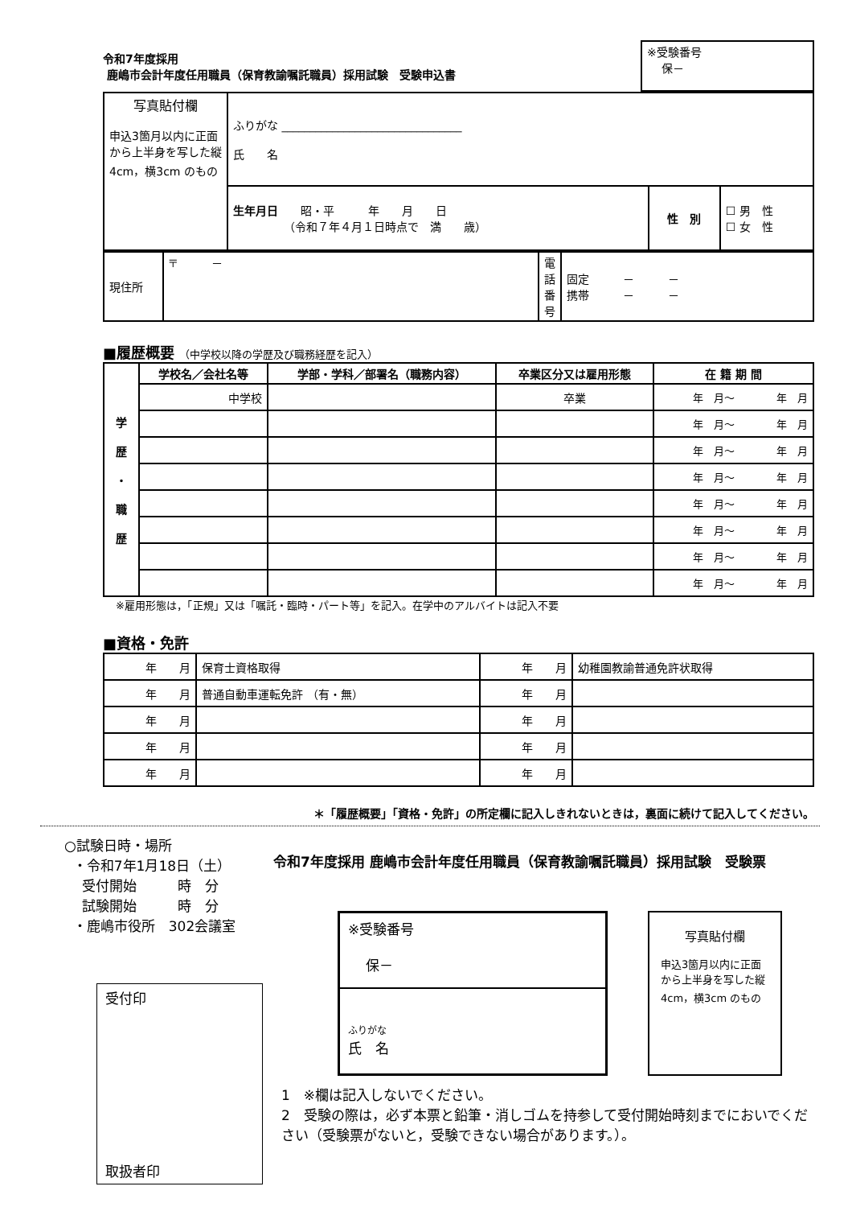令和7年度採用
鹿嶋市会計年度任用職員（保育教諭嘱託職員）採用試験　受験申込書
※受験番号
保－
| 写真貼付欄 申込3箇月以内に正面から上半身を写した縦4cm，横3cm のもの | ふりがな ________________________________ 氏 名 | | |
| | 生年月日 昭・平 年 月 日 （令和７年４月１日時点で 満 歳） | 性 別 | ☐ 男 性 ☐ 女 性 |
| 現住所 | 〒 － | 電話番号 | 固定 － － 携帯 － － |
■履歴概要 （中学校以降の学歴及び職務経歴を記入）
| 学 歴 ・ 職 歴 | 学校名／会社名等 | 学部・学科／部署名（職務内容） | 卒業区分又は雇用形態 | 在 籍 期 間 |
| --- | --- | --- | --- | --- |
| | 中学校 | | 卒業 | 年 月～ 年 月 |
| | | | | 年 月～ 年 月 |
| | | | | 年 月～ 年 月 |
| | | | | 年 月～ 年 月 |
| | | | | 年 月～ 年 月 |
| | | | | 年 月～ 年 月 |
| | | | | 年 月～ 年 月 |
| | | | | 年 月～ 年 月 |
※雇用形態は，「正規」又は「嘱託・臨時・パート等」を記入。在学中のアルバイトは記入不要
■資格・免許
| 年 月 | 保育士資格取得 | 年 月 | 幼稚園教諭普通免許状取得 |
| 年 月 | 普通自動車運転免許 （有・無） | 年 月 | |
| 年 月 | | 年 月 | |
| 年 月 | | 年 月 | |
| 年 月 | | 年 月 | |
＊「履歴概要」「資格・免許」の所定欄に記入しきれないときは，裏面に続けて記入してください。
○試験日時・場所
・令和7年1月18日（土）
受付開始　　　時　分
試験開始　　　時　分
・鹿嶋市役所　302会議室
受付印
取扱者印
令和7年度採用 鹿嶋市会計年度任用職員（保育教諭嘱託職員）採用試験　受験票
※受験番号
保－
ふりがな
氏　名
写真貼付欄
申込3箇月以内に正面から上半身を写した縦4cm，横3cm のもの
1　※欄は記入しないでください。
2　受験の際は，必ず本票と鉛筆・消しゴムを持参して受付開始時刻までにおいでください（受験票がないと，受験できない場合があります。）。